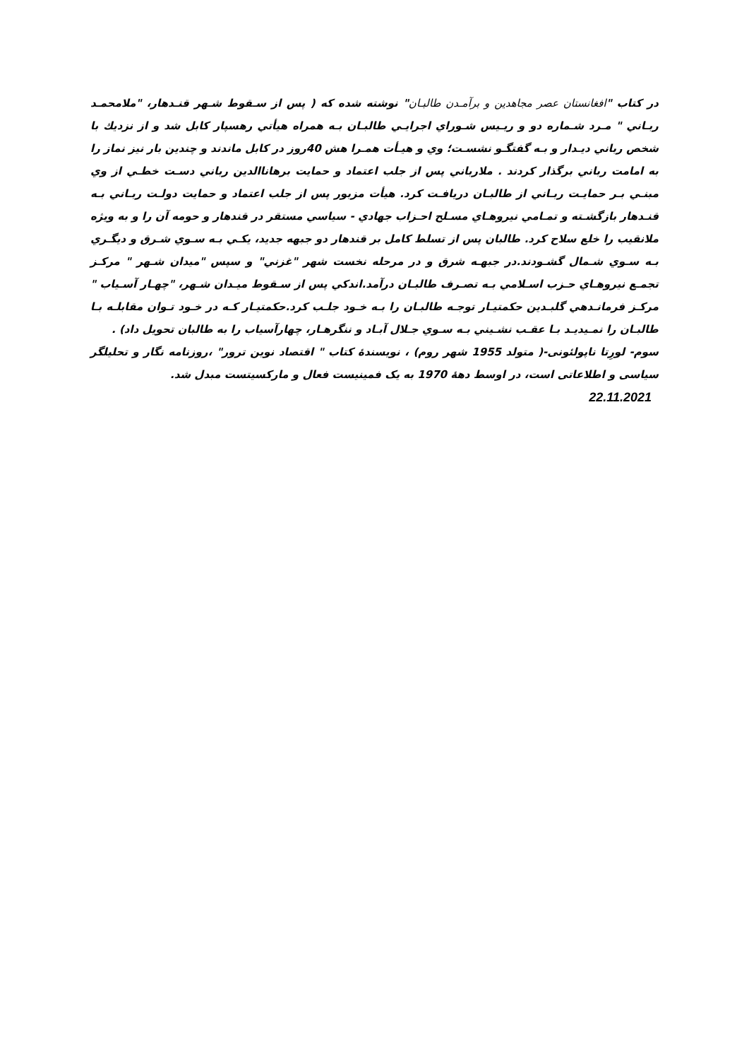در کتاب "افغانستان عصر مجاهدين و برآمـدن طالبـان" نوشته شده که ( پس از سـقوط شـهر قنـدهار، "ملامحمـد ربـاني " مـرد شـماره دو و ريـيس شـوراي اجرايـي طالبـان بـه همراه هيأتي رهسپار کابل شد و از نزديك با شخص رباني ديـدار و بـه گفتگـو نشسـت؛ وي و هيـأت همـرا هش 40روز در کابل ماندند و چندين بار نيز نماز را به امامت رباني برگذار کردند . ملارباني پس از جلب اعتماد و حمايت برهاناالدين رباني دسـت خطـي از وي مبنـي بـر حمايـت ربـاني از طالبـان دريافـت کرد. هيأت مزبور پس از جلب اعتماد و حمايت دولـت ربـاني بـه قنـدهار بازگشـته و تمـامي نيروهـاي مسـلح احـزاب جهادي - سياسي مستقر در قندهار و حومه آن را و به ويژه ملانقيب را خلع سلاح کرد. طالبان پس از تسلط کامل بر قندهار دو جبهه جديد، يکـي بـه سـوي شـرق و ديگـري بـه سـوي شـمال گشـودند.در جبهـه شرق و در مرحله نخست شهر "غزني" و سپس "ميدان شـهر " مرکـز تجمـع نيروهـاي حـزب اسـلامي بـه تصـرف طالبـان درآمد.اندکي پس از سـقوط ميـدان شـهر، "چهـار آسـياب " مرکـز فرمانـدهي گلبـدين حکمتيـار توجـه طالبـان را بـه خـود جلـب کرد.حکمتيـار کـه در خـود تـوان مقابلـه بـا طالبـان را نمـيديـد بـا عقـب نشـيني بـه سـوي جـلال آبـاد و ننگرهـار، چهارآسياب را به طالبان تحويل داد) .
سوم- لورِتا ناپولئونی-( متولد 1955 شهر روم) ، نویسندۀ کتاب " اقتصاد نوین ترور" ،روزنامه نگار و تحلیلگر سیاسی و اطلاعاتی است، در اوسط دهۀ 1970 به یک فمینیست فعال و مارکسیتست مبدل شد.
22.11.2021